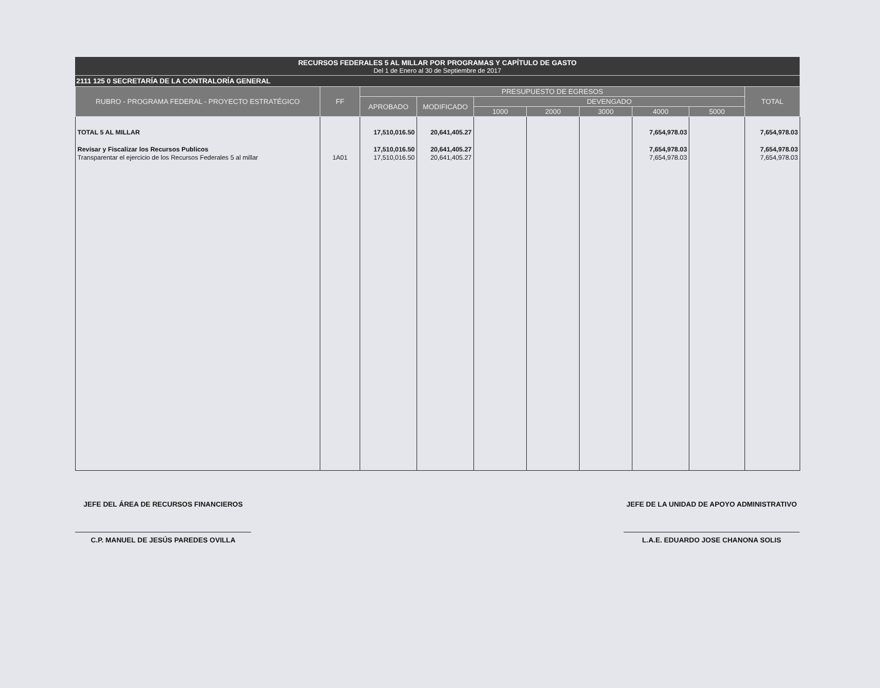RECURSOS FEDERALES 5 AL MILLAR POR PROGRAMAS Y CAPÍTULO DE GASTO
Del 1 de Enero al 30 de Septiembre de 2017
2111 125 0 SECRETARÍA DE LA CONTRALORÍA GENERAL
| RUBRO - PROGRAMA FEDERAL - PROYECTO ESTRATÉGICO | FF | PRESUPUESTO DE EGRESOS | | | | | | | TOTAL |
| --- | --- | --- | --- | --- | --- | --- | --- | --- | --- |
| | | APROBADO | MODIFICADO | DEVENGADO | | | | | |
| | | | | 1000 | 2000 | 3000 | 4000 | 5000 | |
| TOTAL 5 AL MILLAR | | 17,510,016.50 | 20,641,405.27 | | | | 7,654,978.03 | | 7,654,978.03 |
| Revisar y Fiscalizar los Recursos Publicos | | 17,510,016.50 | 20,641,405.27 | | | | 7,654,978.03 | | 7,654,978.03 |
| Transparentar el ejercicio de los Recursos Federales 5 al millar | 1A01 | 17,510,016.50 | 20,641,405.27 | | | | 7,654,978.03 | | 7,654,978.03 |
JEFE DEL ÁREA DE RECURSOS FINANCIEROS
C.P. MANUEL DE JESÚS PAREDES OVILLA
JEFE DE LA UNIDAD DE APOYO ADMINISTRATIVO
L.A.E. EDUARDO JOSE CHANONA SOLIS